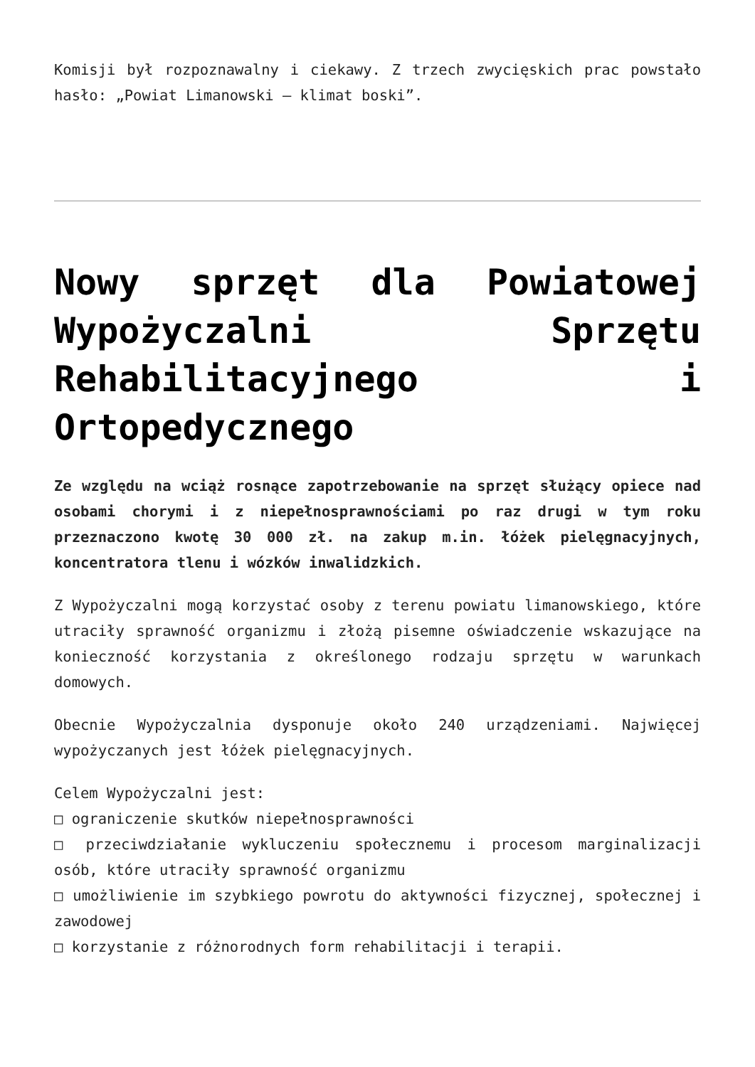Komisji był rozpoznawalny i ciekawy. Z trzech zwycięskich prac powstało hasło: „Powiat Limanowski – klimat boski”.
Nowy sprzęt dla Powiatowej Wypożyczalni Sprzętu Rehabilitacyjnego i Ortopedycznego
Ze względu na wciąż rosnące zapotrzebowanie na sprzęt służący opiece nad osobami chorymi i z niepełnosprawnościami po raz drugi w tym roku przeznaczono kwotę 30 000 zł. na zakup m.in. łóżek pielęgnacyjnych, koncentratora tlenu i wózków inwalidzkich.
Z Wypożyczalni mogą korzystać osoby z terenu powiatu limanowskiego, które utraciły sprawność organizmu i złożą pisemne oświadczenie wskazujące na konieczność korzystania z określonego rodzaju sprzętu w warunkach domowych.
Obecnie Wypożyczalnia dysponuje około 240 urządzeniami. Najwięcej wypożyczanych jest łóżek pielęgnacyjnych.
Celem Wypożyczalni jest:
□ ograniczenie skutków niepełnosprawności
□ przeciwdziałanie wykluczeniu społecznemu i procesom marginalizacji osób, które utraciły sprawność organizmu
□ umożliwienie im szybkiego powrotu do aktywności fizycznej, społecznej i zawodowej
□ korzystanie z różnorodnych form rehabilitacji i terapii.